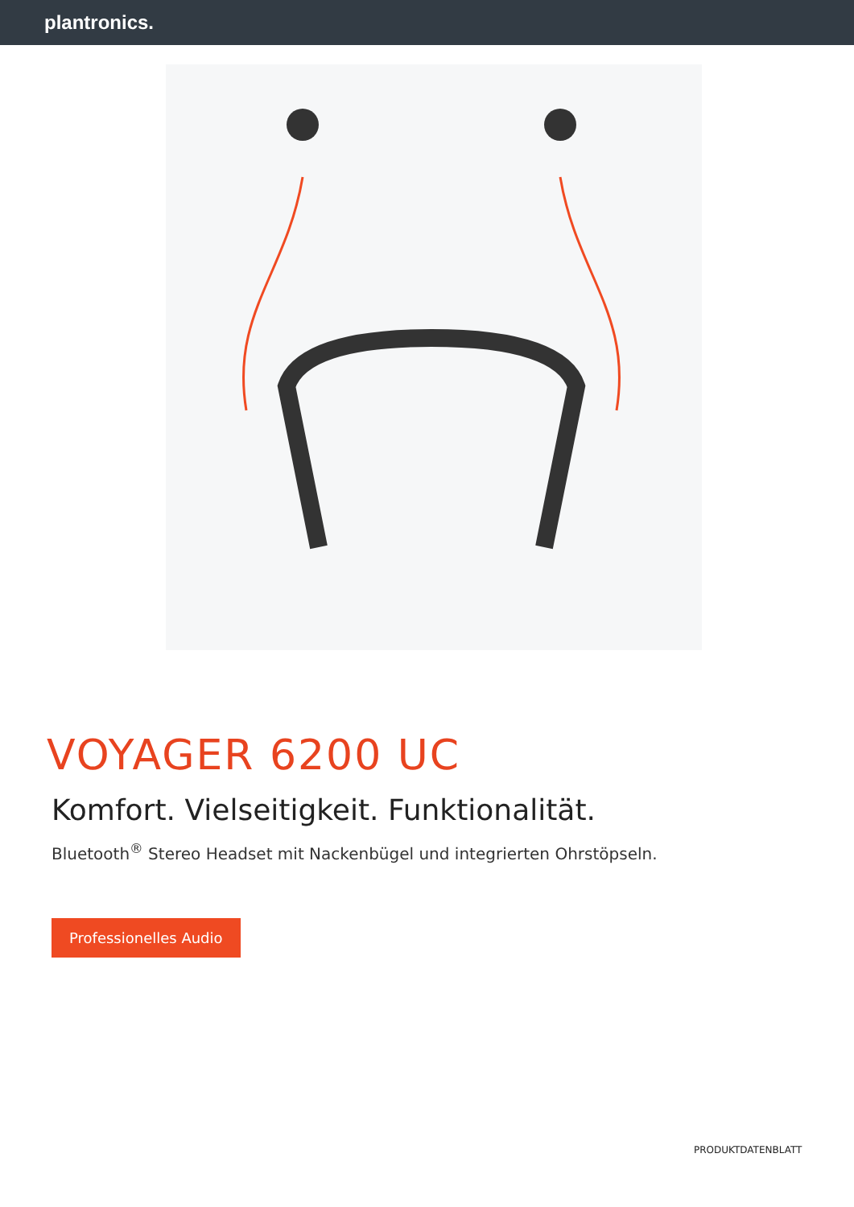plantronics.
VOYAGER 6200 UC
Komfort. Vielseitigkeit. Funktionalität.
Bluetooth<sup>®</sup> Stereo Headset mit Nackenbügel und integrierten Ohrstöpseln.
Professionelles Audio
PRODUKTDATENBLATT